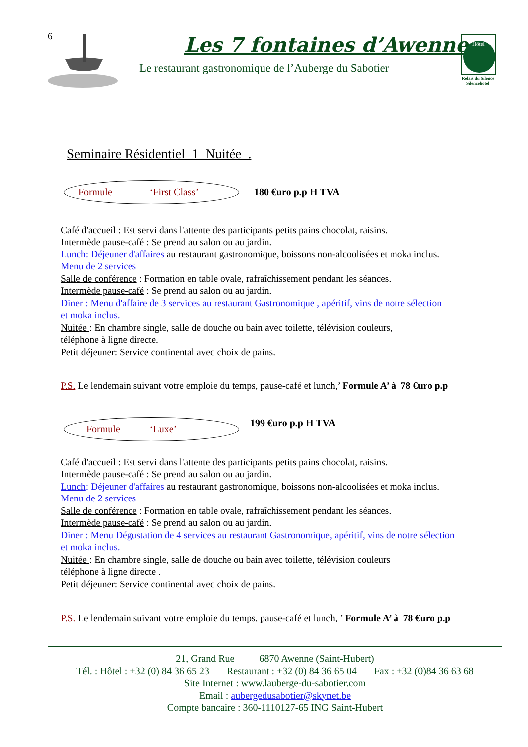6 Les 7 fontaines d’Awenne
Le restaurant gastronomique de l’Auberge du Sabotier
Hôtel
Relais du Silence
Silencehotel
Seminaire Résidentiel 1 Nuitée .
Formule ‘First Class’
180 €uro p.p H TVA
Café d'accueil : Est servi dans l'attente des participants petits pains chocolat, raisins.
Intermède pause-café : Se prend au salon ou au jardin.
Lunch: Déjeuner d'affaires au restaurant gastronomique, boissons non-alcoolisées et moka inclus.
Menu de 2 services
Salle de conférence : Formation en table ovale, rafraîchissement pendant les séances.
Intermède pause-café : Se prend au salon ou au jardin.
Diner : Menu d'affaire de 3 services au restaurant Gastronomique , apéritif, vins de notre sélection
et moka inclus.
Nuitée : En chambre single, salle de douche ou bain avec toilette, télévision couleurs,
téléphone à ligne directe.
Petit déjeuner: Service continental avec choix de pains.
P.S. Le lendemain suivant votre emploie du temps, pause-café et lunch,’ Formule A’ à 78 €uro p.p
Formule ‘Luxe’
199 €uro p.p H TVA
Café d'accueil : Est servi dans l'attente des participants petits pains chocolat, raisins.
Intermède pause-café : Se prend au salon ou au jardin.
Lunch: Déjeuner d'affaires au restaurant gastronomique, boissons non-alcoolisées et moka inclus.
Menu de 2 services
Salle de conférence : Formation en table ovale, rafraîchissement pendant les séances.
Intermède pause-café : Se prend au salon ou au jardin.
Diner : Menu Dégustation de 4 services au restaurant Gastronomique, apéritif, vins de notre sélection
et moka inclus.
Nuitée : En chambre single, salle de douche ou bain avec toilette, télévision couleurs
téléphone à ligne directe .
Petit déjeuner: Service continental avec choix de pains.
P.S. Le lendemain suivant votre emploie du temps, pause-café et lunch, ’ Formule A’ à 78 €uro p.p
21, Grand Rue 6870 Awenne (Saint-Hubert)
Tél. : Hôtel : +32 (0) 84 36 65 23 Restaurant : +32 (0) 84 36 65 04 Fax : +32 (0)84 36 63 68
Site Internet : www.lauberge-du-sabotier.com
Email : aubergedusabotier@skynet.be
Compte bancaire : 360-1110127-65 ING Saint-Hubert